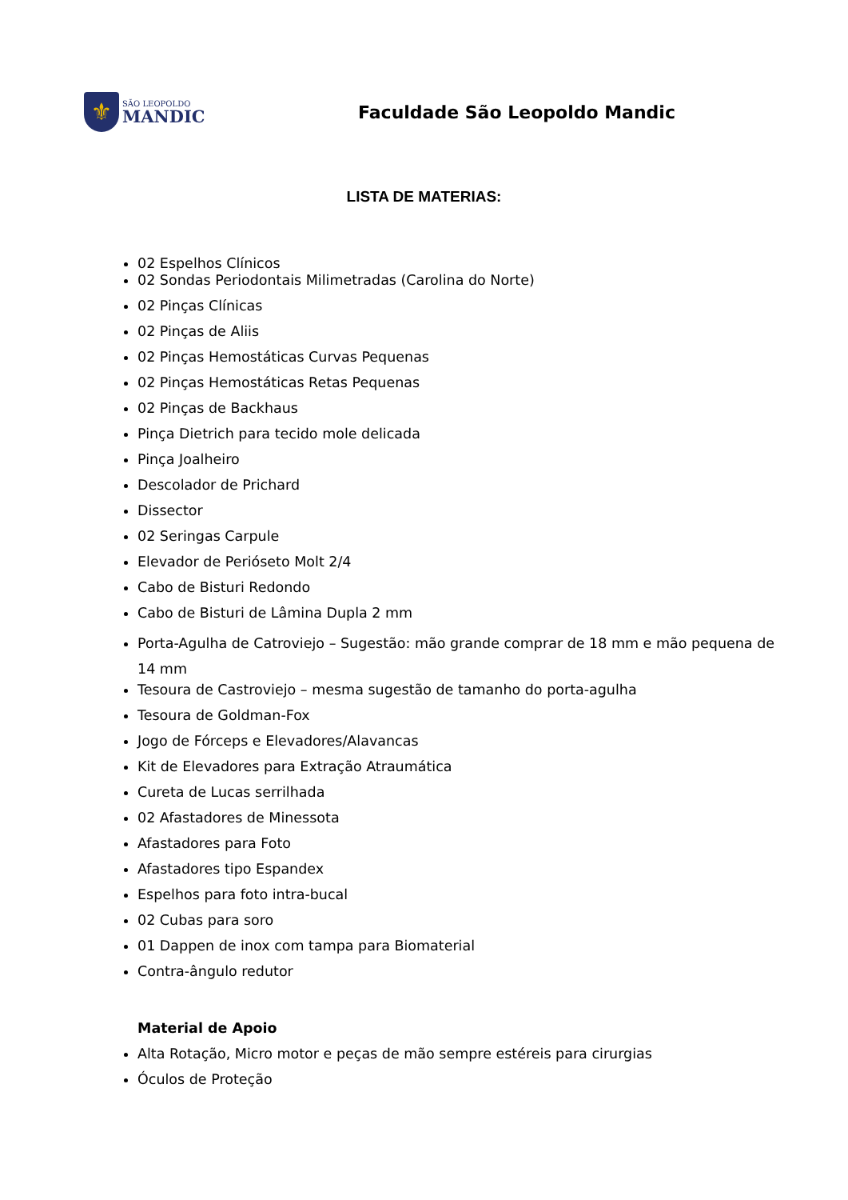⚜
SÃO LEOPOLDO
MANDIC
Faculdade São Leopoldo Mandic
LISTA DE MATERIAS:
02 Espelhos Clínicos
02 Sondas Periodontais Milimetradas (Carolina do Norte)
02 Pinças Clínicas
02 Pinças de Aliis
02 Pinças Hemostáticas Curvas Pequenas
02 Pinças Hemostáticas Retas Pequenas
02 Pinças de Backhaus
Pinça Dietrich para tecido mole delicada
Pinça Joalheiro
Descolador de Prichard
Dissector
02 Seringas Carpule
Elevador de Perióseto Molt 2/4
Cabo de Bisturi Redondo
Cabo de Bisturi de Lâmina Dupla 2 mm
Porta-Agulha de Catroviejo – Sugestão: mão grande comprar de 18 mm e mão pequena de 14 mm
Tesoura de Castroviejo – mesma sugestão de tamanho do porta-agulha
Tesoura de Goldman-Fox
Jogo de Fórceps e Elevadores/Alavancas
Kit de Elevadores para Extração Atraumática
Cureta de Lucas serrilhada
02 Afastadores de Minessota
Afastadores para Foto
Afastadores tipo Espandex
Espelhos para foto intra-bucal
02 Cubas para soro
01 Dappen de inox com tampa para Biomaterial
Contra-ângulo redutor
Material de Apoio
Alta Rotação, Micro motor e peças de mão sempre estéreis para cirurgias
Óculos de Proteção